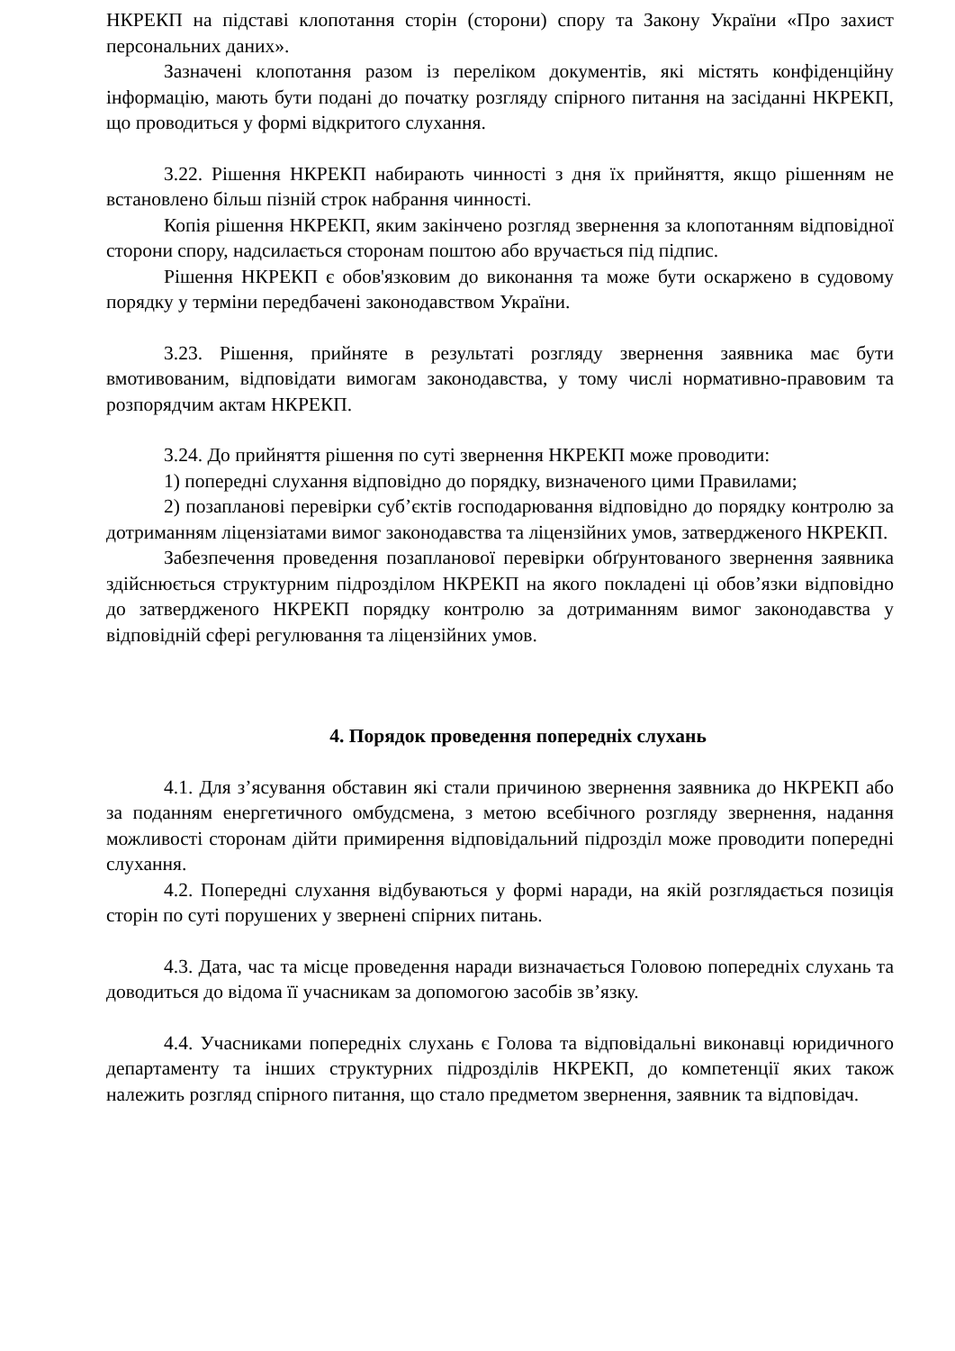НКРЕКП на підставі клопотання сторін (сторони) спору та Закону України «Про захист персональних даних».
Зазначені клопотання разом із переліком документів, які містять конфіденційну інформацію, мають бути подані до початку розгляду спірного питання на засіданні НКРЕКП, що проводиться у формі відкритого слухання.
3.22. Рішення НКРЕКП набирають чинності з дня їх прийняття, якщо рішенням не встановлено більш пізній строк набрання чинності.
Копія рішення НКРЕКП, яким закінчено розгляд звернення за клопотанням відповідної сторони спору, надсилається сторонам поштою або вручається під підпис.
Рішення НКРЕКП є обов'язковим до виконання та може бути оскаржено в судовому порядку у терміни передбачені законодавством України.
3.23. Рішення, прийняте в результаті розгляду звернення заявника має бути вмотивованим, відповідати вимогам законодавства, у тому числі нормативно-правовим та розпорядчим актам НКРЕКП.
3.24. До прийняття рішення по суті звернення НКРЕКП може проводити:
1) попередні слухання відповідно до порядку, визначеного цими Правилами;
2) позапланові перевірки суб’єктів господарювання відповідно до порядку контролю за дотриманням ліцензіатами вимог законодавства та ліцензійних умов, затвердженого НКРЕКП.
Забезпечення проведення позапланової перевірки обґрунтованого звернення заявника здійснюється структурним підрозділом НКРЕКП на якого покладені ці обов’язки відповідно до затвердженого НКРЕКП порядку контролю за дотриманням вимог законодавства у відповідній сфері регулювання та ліцензійних умов.
4. Порядок проведення попередніх слухань
4.1. Для з’ясування обставин які стали причиною звернення заявника до НКРЕКП або за поданням енергетичного омбудсмена, з метою всебічного розгляду звернення, надання можливості сторонам дійти примирення відповідальний підрозділ може проводити попередні слухання.
4.2. Попередні слухання відбуваються у формі наради, на якій розглядається позиція сторін по суті порушених у звернені спірних питань.
4.3. Дата, час та місце проведення наради визначається Головою попередніх слухань та доводиться до відома її учасникам за допомогою засобів зв’язку.
4.4. Учасниками попередніх слухань є Голова та відповідальні виконавці юридичного департаменту та інших структурних підрозділів НКРЕКП, до компетенції яких також належить розгляд спірного питання, що стало предметом звернення, заявник та відповідач.